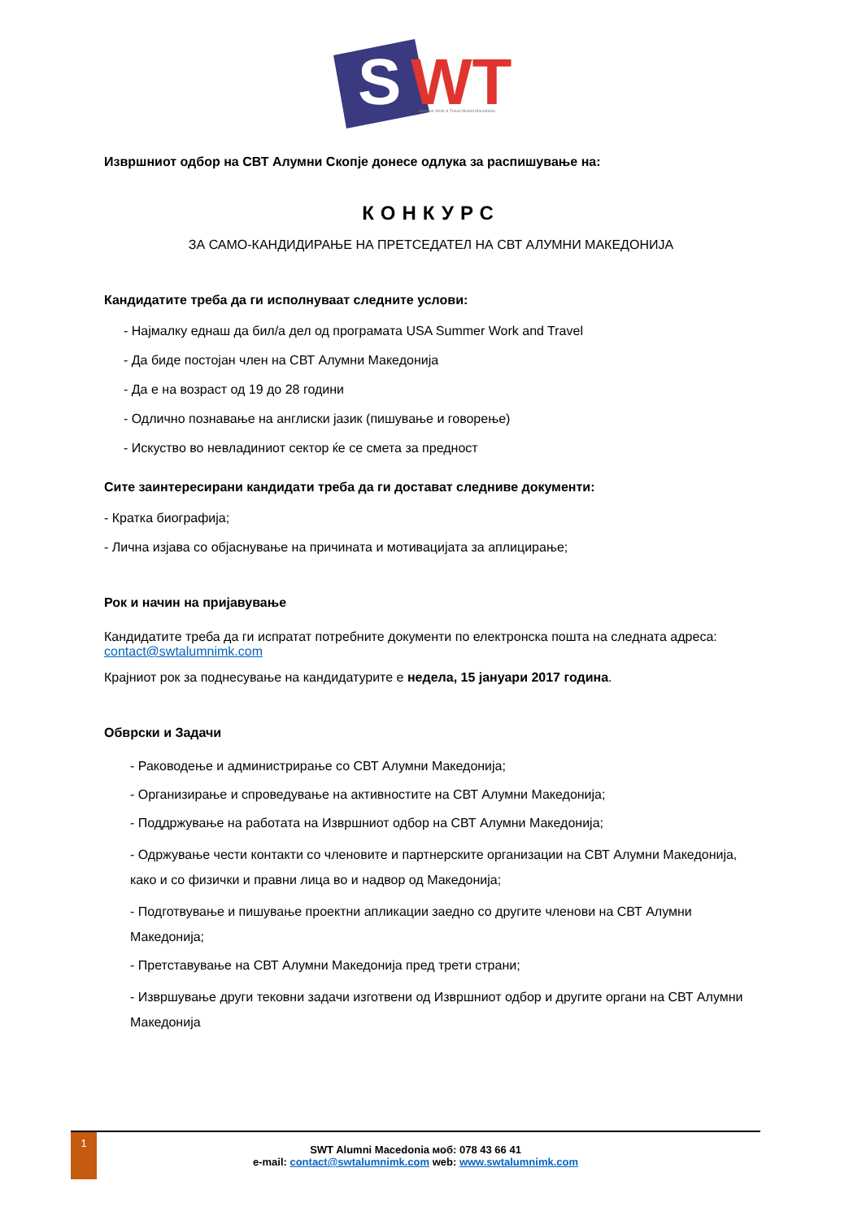S
WT
Summer Work & Travel Alumni Macedonia
Извршниот одбор на СВТ Алумни Скопје донесе одлука за распишување на:
КОНКУРС
ЗА САМО-КАНДИДИРАЊЕ НА ПРЕТСЕДАТЕЛ НА СВТ АЛУМНИ МАКЕДОНИЈА
Кандидатите треба да ги исполнуваат следните услови:
- Најмалку еднаш да бил/а дел од програмата USA Summer Work and Travel
- Да биде постојан член на СВТ Алумни Македонија
- Да е на возраст од 19 до 28 години
- Одлично познавање на англиски јазик (пишување и говорење)
- Искуство во невладиниот сектор ќе се смета за предност
Сите заинтересирани кандидати треба да ги достават следниве документи:
- Кратка биографија;
- Лична изјава со објаснување на причината и мотивацијата за аплицирање;
Рок и начин на пријавување
Кандидатите треба да ги испратат потребните документи по електронска пошта на следната адреса: contact@swtalumnimk.com
Крајниот рок за поднесување на кандидатурите е недела, 15 јануари 2017 година.
Обврски и Задачи
- Раководење и администрирање со СВТ Алумни Македонија;
- Организирање и спроведување на активностите на СВТ Алумни Македонија;
- Поддржување на работата на Извршниот одбор на СВТ Алумни Македонија;
- Одржување чести контакти со членовите и партнерските организации на СВТ Алумни Македонија, како и со физички и правни лица во и надвор од Македонија;
- Подготвување и пишување проектни апликации заедно со другите членови на СВТ Алумни Македонија;
- Претставување на СВТ Алумни Македонија пред трети страни;
- Извршување други тековни задачи изготвени од Извршниот одбор и другите органи на СВТ Алумни Македонија
1
SWT Alumni Macedonia моб: 078 43 66 41
e-mail: contact@swtalumnimk.com web: www.swtalumnimk.com